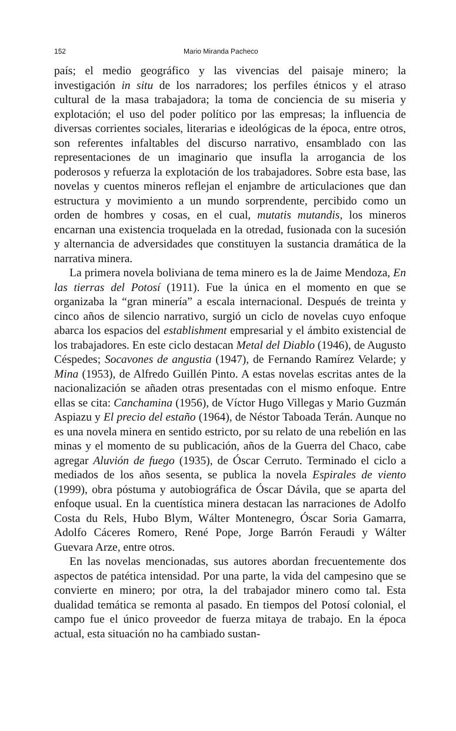152 Mario Miranda Pacheco
país; el medio geográfico y las vivencias del paisaje minero; la investigación in situ de los narradores; los perfiles étnicos y el atraso cultural de la masa trabajadora; la toma de conciencia de su miseria y explotación; el uso del poder político por las empresas; la influencia de diversas corrientes sociales, literarias e ideológicas de la época, entre otros, son referentes infaltables del discurso narrativo, ensamblado con las representaciones de un imaginario que insufla la arrogancia de los poderosos y refuerza la explotación de los trabajadores. Sobre esta base, las novelas y cuentos mineros reflejan el enjambre de articulaciones que dan estructura y movimiento a un mundo sorprendente, percibido como un orden de hombres y cosas, en el cual, mutatis mutandis, los mineros encarnan una existencia troquelada en la otredad, fusionada con la sucesión y alternancia de adversidades que constituyen la sustancia dramática de la narrativa minera.
La primera novela boliviana de tema minero es la de Jaime Mendoza, En las tierras del Potosí (1911). Fue la única en el momento en que se organizaba la “gran minería” a escala internacional. Después de treinta y cinco años de silencio narrativo, surgió un ciclo de novelas cuyo enfoque abarca los espacios del establishment empresarial y el ámbito existencial de los trabajadores. En este ciclo destacan Metal del Diablo (1946), de Augusto Céspedes; Socavones de angustia (1947), de Fernando Ramírez Velarde; y Mina (1953), de Alfredo Guillén Pinto. A estas novelas escritas antes de la nacionalización se añaden otras presentadas con el mismo enfoque. Entre ellas se cita: Canchamina (1956), de Víctor Hugo Villegas y Mario Guzmán Aspiazu y El precio del estaño (1964), de Néstor Taboada Terán. Aunque no es una novela minera en sentido estricto, por su relato de una rebelión en las minas y el momento de su publicación, años de la Guerra del Chaco, cabe agregar Aluvión de fuego (1935), de Óscar Cerruto. Terminado el ciclo a mediados de los años sesenta, se publica la novela Espirales de viento (1999), obra póstuma y autobiográfica de Óscar Dávila, que se aparta del enfoque usual. En la cuentística minera destacan las narraciones de Adolfo Costa du Rels, Hubo Blym, Wálter Montenegro, Óscar Soria Gamarra, Adolfo Cáceres Romero, René Pope, Jorge Barrón Feraudi y Wálter Guevara Arze, entre otros.
En las novelas mencionadas, sus autores abordan frecuentemente dos aspectos de patética intensidad. Por una parte, la vida del campesino que se convierte en minero; por otra, la del trabajador minero como tal. Esta dualidad temática se remonta al pasado. En tiempos del Potosí colonial, el campo fue el único proveedor de fuerza mitaya de trabajo. En la época actual, esta situación no ha cambiado sustan-